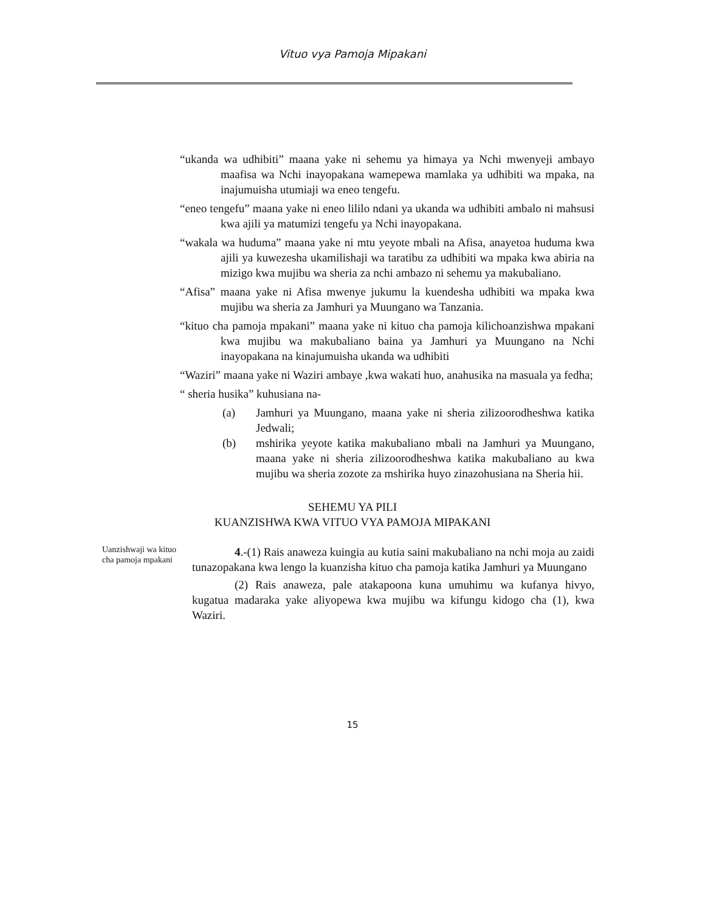Vituo vya Pamoja Mipakani
“ukanda wa udhibiti” maana yake ni sehemu ya himaya ya Nchi mwenyeji ambayo maafisa wa Nchi inayopakana wamepewa mamlaka ya udhibiti wa mpaka, na inajumuisha utumiaji wa eneo tengefu.
“eneo tengefu” maana yake ni eneo lililo ndani ya ukanda wa udhibiti ambalo ni mahsusi kwa ajili ya matumizi tengefu ya Nchi inayopakana.
“wakala wa huduma” maana yake ni mtu yeyote mbali na Afisa, anayetoa huduma kwa ajili ya kuwezesha ukamilishaji wa taratibu za udhibiti wa mpaka kwa abiria na mizigo kwa mujibu wa sheria za nchi ambazo ni sehemu ya makubaliano.
“Afisa” maana yake ni Afisa mwenye jukumu la kuendesha udhibiti wa mpaka kwa mujibu wa sheria za Jamhuri ya Muungano wa Tanzania.
“kituo cha pamoja mpakani” maana yake ni kituo cha pamoja kilichoanzishwa mpakani kwa mujibu wa makubaliano baina ya Jamhuri ya Muungano na Nchi inayopakana na kinajumuisha ukanda wa udhibiti
“Waziri” maana yake ni Waziri ambaye ,kwa wakati huo, anahusika na masuala ya fedha;
“ sheria husika” kuhusiana na-
(a) Jamhuri ya Muungano, maana yake ni sheria zilizoorodheshwa katika Jedwali;
(b) mshirika yeyote katika makubaliano mbali na Jamhuri ya Muungano, maana yake ni sheria zilizoorodheshwa katika makubaliano au kwa mujibu wa sheria zozote za mshirika huyo zinazohusiana na Sheria hii.
SEHEMU YA PILI
KUANZISHWA KWA VITUO VYA PAMOJA MIPAKANI
Uanzishwaji wa kituo cha pamoja mpakani
4.-(1) Rais anaweza kuingia au kutia saini makubaliano na nchi moja au zaidi tunazopakana kwa lengo la kuanzisha kituo cha pamoja katika Jamhuri ya Muungano
(2) Rais anaweza, pale atakapoona kuna umuhimu wa kufanya hivyo, kugatua madaraka yake aliyopewa kwa mujibu wa kifungu kidogo cha (1), kwa Waziri.
15